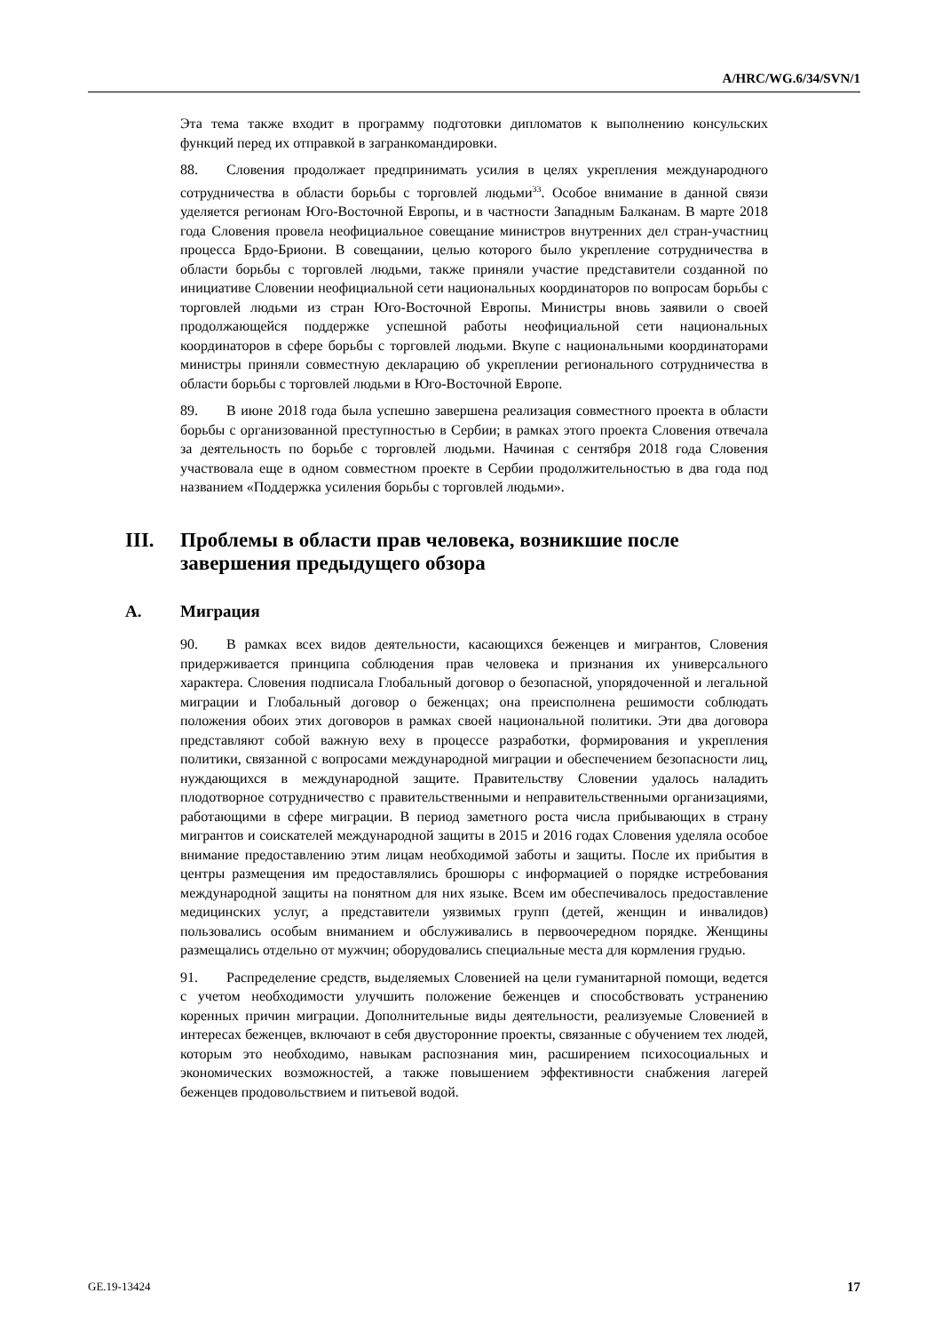A/HRC/WG.6/34/SVN/1
Эта тема также входит в программу подготовки дипломатов к выполнению консульских функций перед их отправкой в загранкомандировки.
88. Словения продолжает предпринимать усилия в целях укрепления международного сотрудничества в области борьбы с торговлей людьми<sup>33</sup>. Особое внимание в данной связи уделяется регионам Юго-Восточной Европы, и в частности Западным Балканам. В марте 2018 года Словения провела неофициальное совещание министров внутренних дел стран-участниц процесса Брдо-Бриони. В совещании, целью которого было укрепление сотрудничества в области борьбы с торговлей людьми, также приняли участие представители созданной по инициативе Словении неофициальной сети национальных координаторов по вопросам борьбы с торговлей людьми из стран Юго-Восточной Европы. Министры вновь заявили о своей продолжающейся поддержке успешной работы неофициальной сети национальных координаторов в сфере борьбы с торговлей людьми. Вкупе с национальными координаторами министры приняли совместную декларацию об укреплении регионального сотрудничества в области борьбы с торговлей людьми в Юго-Восточной Европе.
89. В июне 2018 года была успешно завершена реализация совместного проекта в области борьбы с организованной преступностью в Сербии; в рамках этого проекта Словения отвечала за деятельность по борьбе с торговлей людьми. Начиная с сентября 2018 года Словения участвовала еще в одном совместном проекте в Сербии продолжительностью в два года под названием «Поддержка усиления борьбы с торговлей людьми».
III. Проблемы в области прав человека, возникшие после завершения предыдущего обзора
A. Миграция
90. В рамках всех видов деятельности, касающихся беженцев и мигрантов, Словения придерживается принципа соблюдения прав человека и признания их универсального характера. Словения подписала Глобальный договор о безопасной, упорядоченной и легальной миграции и Глобальный договор о беженцах; она преисполнена решимости соблюдать положения обоих этих договоров в рамках своей национальной политики. Эти два договора представляют собой важную веху в процессе разработки, формирования и укрепления политики, связанной с вопросами международной миграции и обеспечением безопасности лиц, нуждающихся в международной защите. Правительству Словении удалось наладить плодотворное сотрудничество с правительственными и неправительственными организациями, работающими в сфере миграции. В период заметного роста числа прибывающих в страну мигрантов и соискателей международной защиты в 2015 и 2016 годах Словения уделяла особое внимание предоставлению этим лицам необходимой заботы и защиты. После их прибытия в центры размещения им предоставлялись брошюры с информацией о порядке истребования международной защиты на понятном для них языке. Всем им обеспечивалось предоставление медицинских услуг, а представители уязвимых групп (детей, женщин и инвалидов) пользовались особым вниманием и обслуживались в первоочередном порядке. Женщины размещались отдельно от мужчин; оборудовались специальные места для кормления грудью.
91. Распределение средств, выделяемых Словенией на цели гуманитарной помощи, ведется с учетом необходимости улучшить положение беженцев и способствовать устранению коренных причин миграции. Дополнительные виды деятельности, реализуемые Словенией в интересах беженцев, включают в себя двусторонние проекты, связанные с обучением тех людей, которым это необходимо, навыкам распознания мин, расширением психосоциальных и экономических возможностей, а также повышением эффективности снабжения лагерей беженцев продовольствием и питьевой водой.
GE.19-13424 17